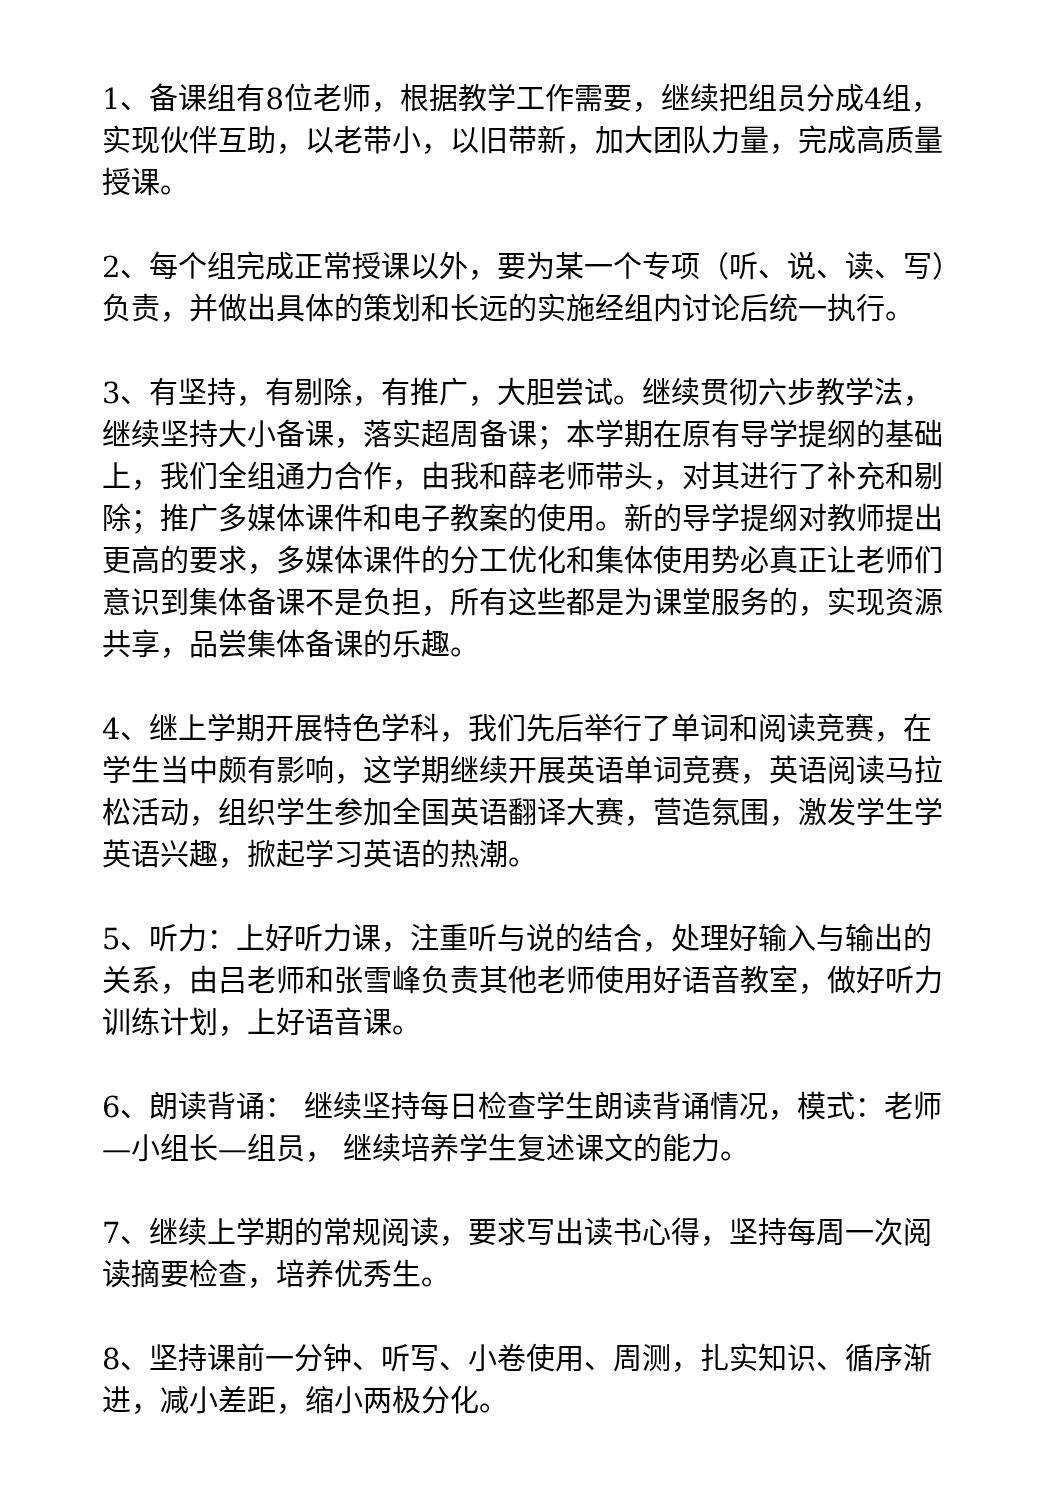1、备课组有8位老师，根据教学工作需要，继续把组员分成4组，实现伙伴互助，以老带小，以旧带新，加大团队力量，完成高质量授课。
2、每个组完成正常授课以外，要为某一个专项（听、说、读、写）负责，并做出具体的策划和长远的实施经组内讨论后统一执行。
3、有坚持，有剔除，有推广，大胆尝试。继续贯彻六步教学法，继续坚持大小备课，落实超周备课；本学期在原有导学提纲的基础上，我们全组通力合作，由我和薛老师带头，对其进行了补充和剔除；推广多媒体课件和电子教案的使用。新的导学提纲对教师提出更高的要求，多媒体课件的分工优化和集体使用势必真正让老师们意识到集体备课不是负担，所有这些都是为课堂服务的，实现资源共享，品尝集体备课的乐趣。
4、继上学期开展特色学科，我们先后举行了单词和阅读竞赛，在学生当中颇有影响，这学期继续开展英语单词竞赛，英语阅读马拉松活动，组织学生参加全国英语翻译大赛，营造氛围，激发学生学英语兴趣，掀起学习英语的热潮。
5、听力：上好听力课，注重听与说的结合，处理好输入与输出的关系，由吕老师和张雪峰负责其他老师使用好语音教室，做好听力训练计划，上好语音课。
6、朗读背诵： 继续坚持每日检查学生朗读背诵情况，模式：老师—小组长—组员， 继续培养学生复述课文的能力。
7、继续上学期的常规阅读，要求写出读书心得，坚持每周一次阅读摘要检查，培养优秀生。
8、坚持课前一分钟、听写、小卷使用、周测，扎实知识、循序渐进，减小差距，缩小两极分化。